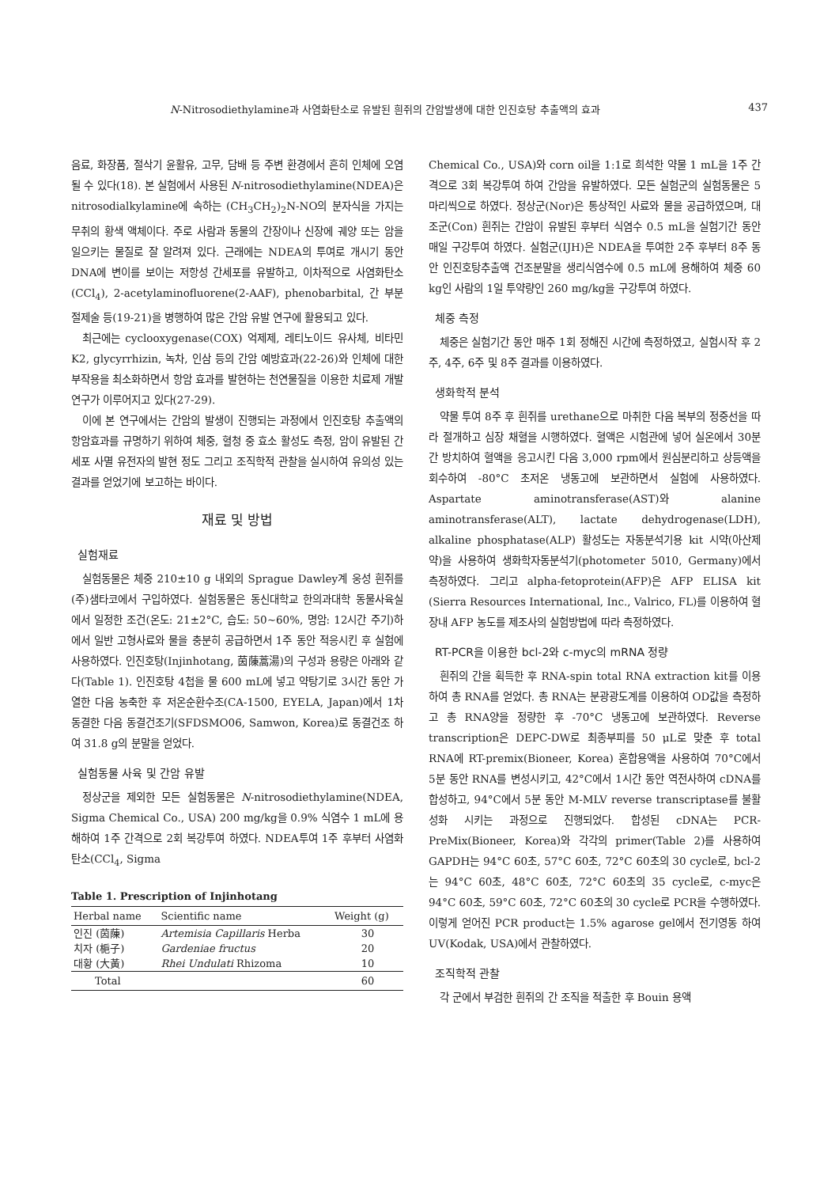N-Nitrosodiethylamine과 사염화탄소로 유발된 흰쥐의 간암발생에 대한 인진호탕 추출액의 효과 437
음료, 화장품, 절삭기 윤활유, 고무, 담배 등 주변 환경에서 흔히 인체에 오염될 수 있다(18). 본 실험에서 사용된 N-nitrosodiethylamine(NDEA)은 nitrosodialkylamine에 속하는 (CH<sub>3</sub>CH<sub>2</sub>)<sub>2</sub>N-NO의 분자식을 가지는 무취의 황색 액체이다. 주로 사람과 동물의 간장이나 신장에 궤양 또는 암을 일으키는 물질로 잘 알려져 있다. 근래에는 NDEA의 투여로 개시기 동안 DNA에 변이를 보이는 저항성 간세포를 유발하고, 이차적으로 사염화탄소(CCl<sub>4</sub>), 2-acetylaminofluorene(2-AAF), phenobarbital, 간 부분 절제술 등(19-21)을 병행하여 많은 간암 유발 연구에 활용되고 있다.
최근에는 cyclooxygenase(COX) 억제제, 레티노이드 유사체, 비타민 K2, glycyrrhizin, 녹차, 인삼 등의 간암 예방효과(22-26)와 인체에 대한 부작용을 최소화하면서 항암 효과를 발현하는 천연물질을 이용한 치료제 개발 연구가 이루어지고 있다(27-29).
이에 본 연구에서는 간암의 발생이 진행되는 과정에서 인진호탕 추출액의 항암효과를 규명하기 위하여 체중, 혈청 중 효소 활성도 측정, 암이 유발된 간세포 사멸 유전자의 발현 정도 그리고 조직학적 관찰을 실시하여 유의성 있는 결과를 얻었기에 보고하는 바이다.
재료 및 방법
실험재료
실험동물은 체중 210±10 g 내외의 Sprague Dawley계 웅성 흰쥐를 (주)샘타코에서 구입하였다. 실험동물은 동신대학교 한의과대학 동물사육실에서 일정한 조건(온도: 21±2°C, 습도: 50∼60%, 명암: 12시간 주기)하에서 일반 고형사료와 물을 충분히 공급하면서 1주 동안 적응시킨 후 실험에 사용하였다. 인진호탕(Injinhotang, 茵蔯蒿湯)의 구성과 용량은 아래와 같다(Table 1). 인진호탕 4첩을 물 600 mL에 넣고 약탕기로 3시간 동안 가열한 다음 농축한 후 저온순환수조(CA-1500, EYELA, Japan)에서 1차 동결한 다음 동결건조기(SFDSMO06, Samwon, Korea)로 동결건조 하여 31.8 g의 분말을 얻었다.
실험동물 사육 및 간암 유발
정상군을 제외한 모든 실험동물은 N-nitrosodiethylamine(NDEA, Sigma Chemical Co., USA) 200 mg/kg을 0.9% 식염수 1 mL에 용해하여 1주 간격으로 2회 복강투여 하였다. NDEA투여 1주 후부터 사염화탄소(CCl<sub>4</sub>, Sigma
Table 1. Prescription of Injinhotang
| Herbal name | Scientific name | Weight (g) |
| --- | --- | --- |
| 인진 (茵蔯) | Artemisia Capillaris Herba | 30 |
| 치자 (梔子) | Gardeniae fructus | 20 |
| 대황 (大黃) | Rhei Undulati Rhizoma | 10 |
| Total | | 60 |
Chemical Co., USA)와 corn oil을 1:1로 희석한 약물 1 mL을 1주 간격으로 3회 복강투여 하여 간암을 유발하였다. 모든 실험군의 실험동물은 5마리씩으로 하였다. 정상군(Nor)은 통상적인 사료와 물을 공급하였으며, 대조군(Con) 흰쥐는 간암이 유발된 후부터 식염수 0.5 mL을 실험기간 동안 매일 구강투여 하였다. 실험군(IJH)은 NDEA을 투여한 2주 후부터 8주 동안 인진호탕추출액 건조분말을 생리식염수에 0.5 mL에 용해하여 체중 60 kg인 사람의 1일 투약량인 260 mg/kg을 구강투여 하였다.
체중 측정
체중은 실험기간 동안 매주 1회 정해진 시간에 측정하였고, 실험시작 후 2주, 4주, 6주 및 8주 결과를 이용하였다.
생화학적 분석
약물 투여 8주 후 흰쥐를 urethane으로 마취한 다음 복부의 정중선을 따라 절개하고 심장 채혈을 시행하였다. 혈액은 시험관에 넣어 실온에서 30분간 방치하여 혈액을 응고시킨 다음 3,000 rpm에서 원심분리하고 상등액을 회수하여 -80°C 초저온 냉동고에 보관하면서 실험에 사용하였다. Aspartate aminotransferase(AST)와 alanine aminotransferase(ALT), lactate dehydrogenase(LDH), alkaline phosphatase(ALP) 활성도는 자동분석기용 kit 시약(아산제약)을 사용하여 생화학자동분석기(photometer 5010, Germany)에서 측정하였다. 그리고 alpha-fetoprotein(AFP)은 AFP ELISA kit (Sierra Resources International, Inc., Valrico, FL)를 이용하여 혈장내 AFP 농도를 제조사의 실험방법에 따라 측정하였다.
RT-PCR을 이용한 bcl-2와 c-myc의 mRNA 정량
흰쥐의 간을 획득한 후 RNA-spin total RNA extraction kit를 이용하여 총 RNA를 얻었다. 총 RNA는 분광광도계를 이용하여 OD값을 측정하고 총 RNA양을 정량한 후 -70°C 냉동고에 보관하였다. Reverse transcription은 DEPC-DW로 최종부피를 50 μL로 맞춘 후 total RNA에 RT-premix(Bioneer, Korea) 혼합용액을 사용하여 70°C에서 5분 동안 RNA를 변성시키고, 42°C에서 1시간 동안 역전사하여 cDNA를 합성하고, 94°C에서 5분 동안 M-MLV reverse transcriptase를 불활성화 시키는 과정으로 진행되었다. 합성된 cDNA는 PCR-PreMix(Bioneer, Korea)와 각각의 primer(Table 2)를 사용하여 GAPDH는 94°C 60초, 57°C 60초, 72°C 60초의 30 cycle로, bcl-2는 94°C 60초, 48°C 60초, 72°C 60초의 35 cycle로, c-myc은 94°C 60초, 59°C 60초, 72°C 60초의 30 cycle로 PCR을 수행하였다. 이렇게 얻어진 PCR product는 1.5% agarose gel에서 전기영동 하여 UV(Kodak, USA)에서 관찰하였다.
조직학적 관찰
각 군에서 부검한 흰쥐의 간 조직을 적출한 후 Bouin 용액